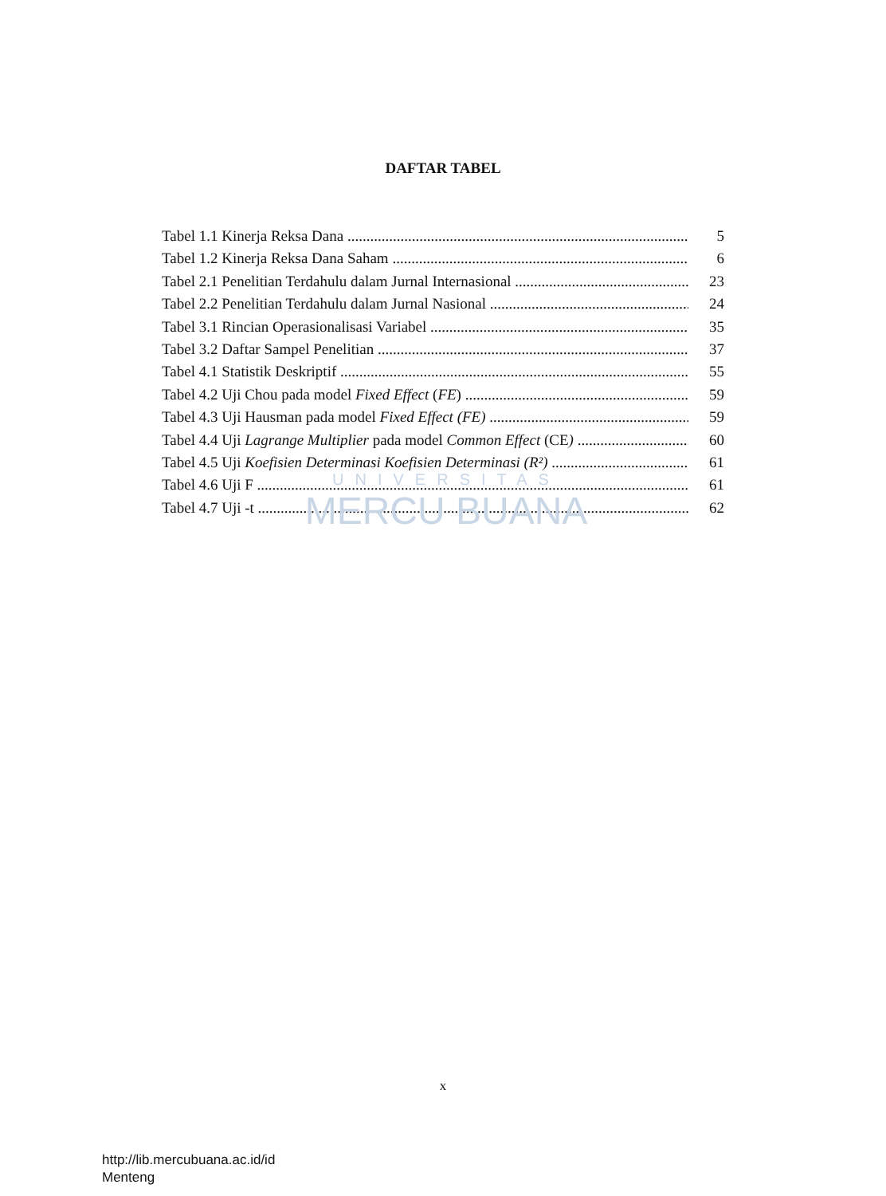DAFTAR TABEL
Tabel 1.1 Kinerja Reksa Dana 5
Tabel 1.2 Kinerja Reksa Dana Saham 6
Tabel 2.1 Penelitian Terdahulu dalam Jurnal Internasional 23
Tabel 2.2 Penelitian Terdahulu dalam Jurnal Nasional 24
Tabel 3.1 Rincian Operasionalisasi Variabel 35
Tabel 3.2 Daftar Sampel Penelitian 37
Tabel 4.1 Statistik Deskriptif 55
Tabel 4.2 Uji Chou pada model Fixed Effect (FE) 59
Tabel 4.3 Uji Hausman pada model Fixed Effect (FE) 59
Tabel 4.4 Uji Lagrange Multiplier pada model Common Effect (CE) 60
Tabel 4.5 Uji Koefisien Determinasi Koefisien Determinasi (R²) 61
Tabel 4.6 Uji F 61
Tabel 4.7 Uji -t 62
UNIVERSITAS
MERCU BUANA
x
http://lib.mercubuana.ac.id/id
Menteng